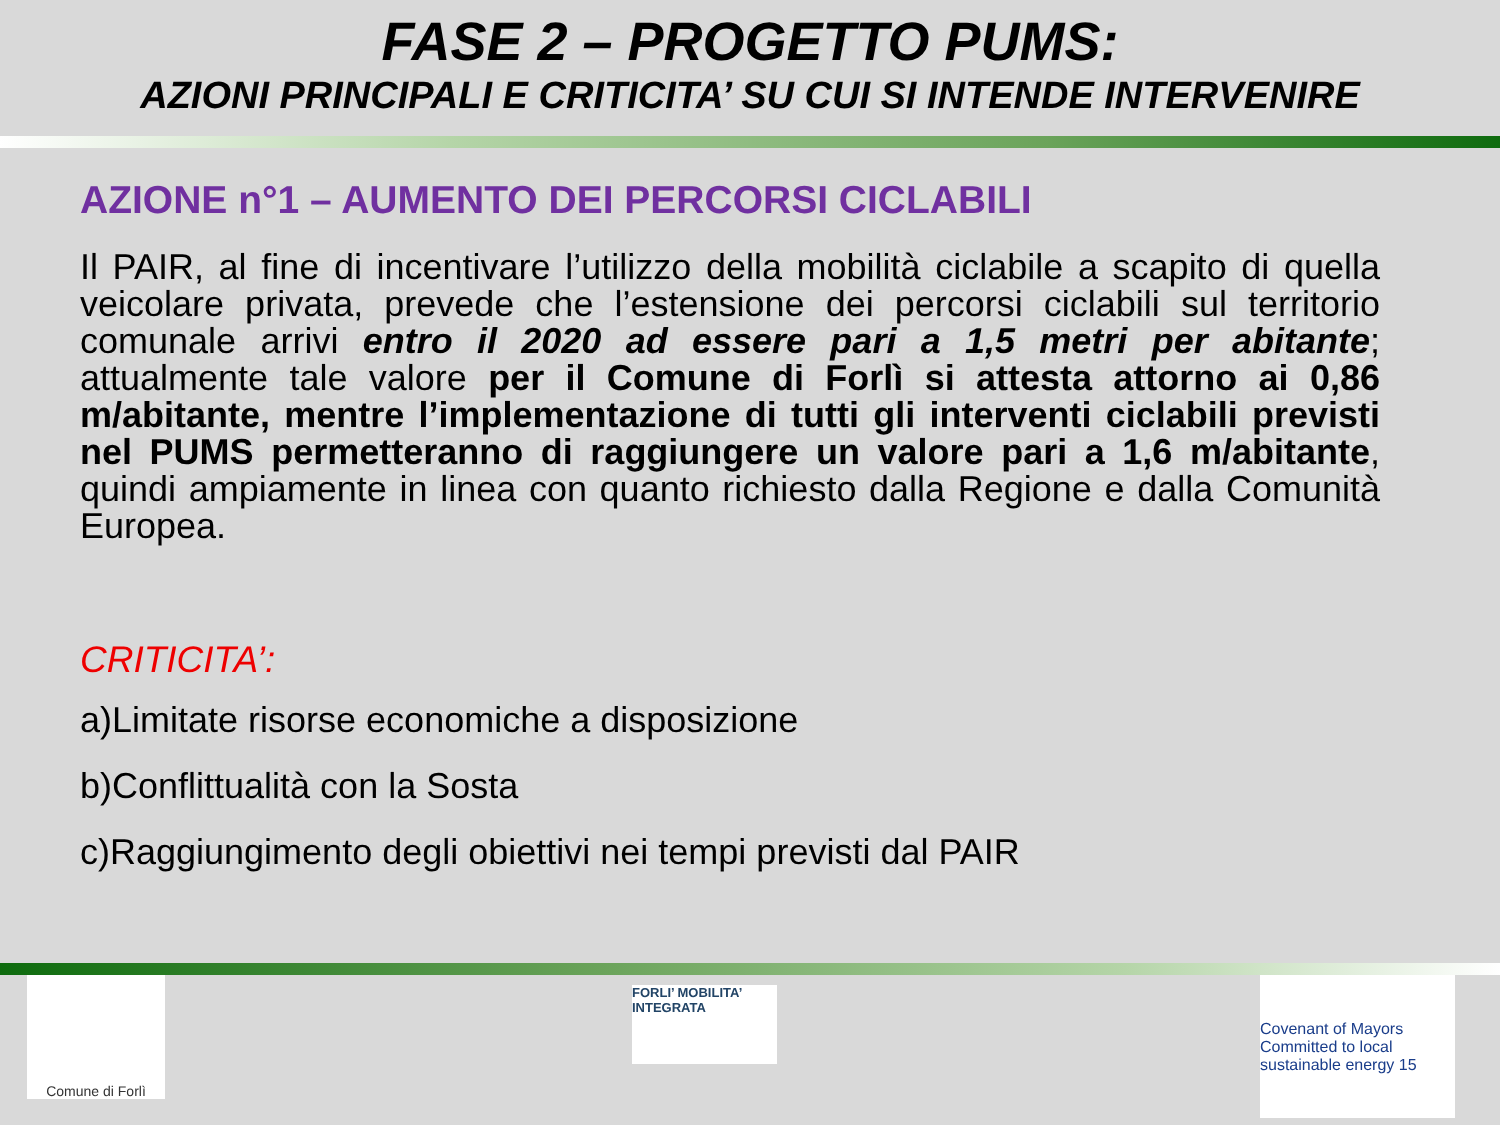FASE 2 – PROGETTO PUMS:
AZIONI PRINCIPALI E CRITICITA’ SU CUI SI INTENDE INTERVENIRE
AZIONE n°1 – AUMENTO DEI PERCORSI CICLABILI
Il PAIR, al fine di incentivare l’utilizzo della mobilità ciclabile a scapito di quella veicolare privata, prevede che l’estensione dei percorsi ciclabili sul territorio comunale arrivi entro il 2020 ad essere pari a 1,5 metri per abitante; attualmente tale valore per il Comune di Forlì si attesta attorno ai 0,86 m/abitante, mentre l’implementazione di tutti gli interventi ciclabili previsti nel PUMS permetteranno di raggiungere un valore pari a 1,6 m/abitante, quindi ampiamente in linea con quanto richiesto dalla Regione e dalla Comunità Europea.
CRITICITA’:
a)Limitate risorse economiche a disposizione
b)Conflittualità con la Sosta
c)Raggiungimento degli obiettivi nei tempi previsti dal PAIR
Comune di Forlì
FORLI’ MOBILITA’ INTEGRATA
Covenant of Mayors
Committed to local sustainable energy 15